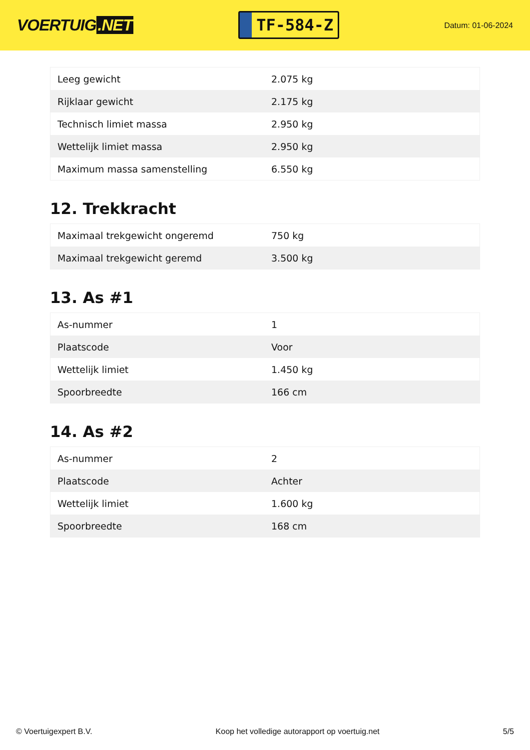VOERTUIG.NET
TF-584-Z
Datum: 01-06-2024
| Leeg gewicht | 2.075 kg |
| Rijklaar gewicht | 2.175 kg |
| Technisch limiet massa | 2.950 kg |
| Wettelijk limiet massa | 2.950 kg |
| Maximum massa samenstelling | 6.550 kg |
12. Trekkracht
| Maximaal trekgewicht ongeremd | 750 kg |
| Maximaal trekgewicht geremd | 3.500 kg |
13. As #1
| As-nummer | 1 |
| Plaatscode | Voor |
| Wettelijk limiet | 1.450 kg |
| Spoorbreedte | 166 cm |
14. As #2
| As-nummer | 2 |
| Plaatscode | Achter |
| Wettelijk limiet | 1.600 kg |
| Spoorbreedte | 168 cm |
© Voertuigexpert B.V. Koop het volledige autorapport op voertuig.net 5/5